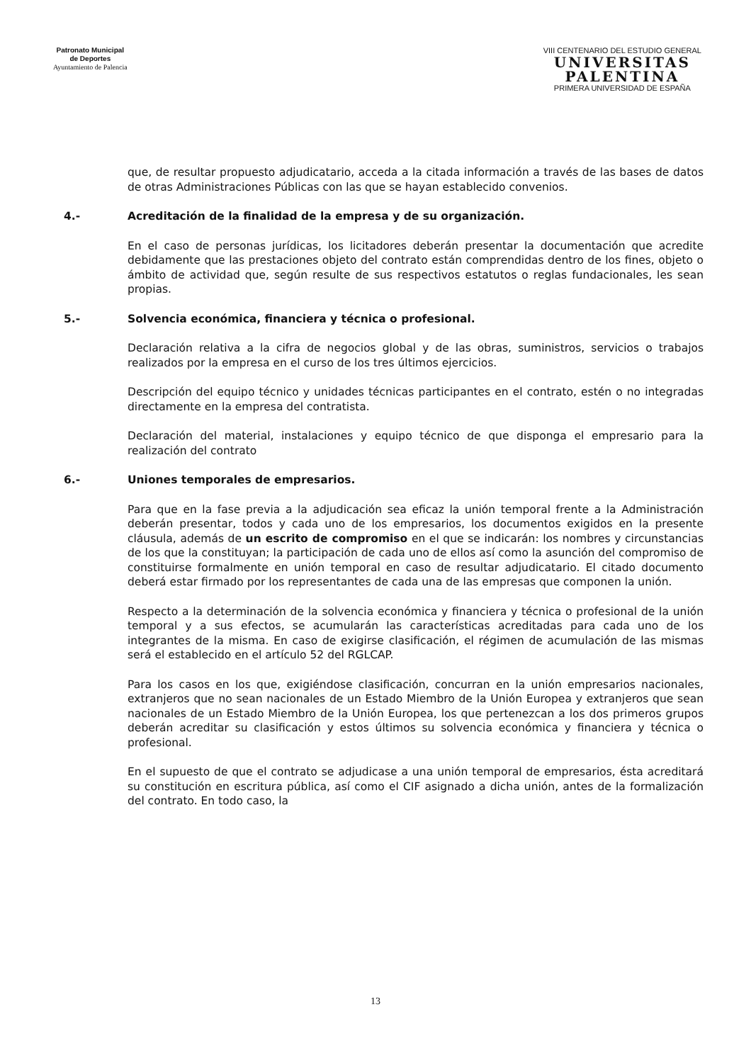Patronato Municipal
de Deportes
Ayuntamiento de Palencia
VIII CENTENARIO DEL ESTUDIO GENERAL
UNIVERSITAS
PALENTINA
PRIMERA UNIVERSIDAD DE ESPAÑA
que, de resultar propuesto adjudicatario, acceda a la citada información a través de las bases de datos de otras Administraciones Públicas con las que se hayan establecido convenios.
4.- Acreditación de la finalidad de la empresa y de su organización.
En el caso de personas jurídicas, los licitadores deberán presentar la documentación que acredite debidamente que las prestaciones objeto del contrato están comprendidas dentro de los fines, objeto o ámbito de actividad que, según resulte de sus respectivos estatutos o reglas fundacionales, les sean propias.
5.- Solvencia económica, financiera y técnica o profesional.
Declaración relativa a la cifra de negocios global y de las obras, suministros, servicios o trabajos realizados por la empresa en el curso de los tres últimos ejercicios.
Descripción del equipo técnico y unidades técnicas participantes en el contrato, estén o no integradas directamente en la empresa del contratista.
Declaración del material, instalaciones y equipo técnico de que disponga el empresario para la realización del contrato
6.- Uniones temporales de empresarios.
Para que en la fase previa a la adjudicación sea eficaz la unión temporal frente a la Administración deberán presentar, todos y cada uno de los empresarios, los documentos exigidos en la presente cláusula, además de un escrito de compromiso en el que se indicarán: los nombres y circunstancias de los que la constituyan; la participación de cada uno de ellos así como la asunción del compromiso de constituirse formalmente en unión temporal en caso de resultar adjudicatario. El citado documento deberá estar firmado por los representantes de cada una de las empresas que componen la unión.
Respecto a la determinación de la solvencia económica y financiera y técnica o profesional de la unión temporal y a sus efectos, se acumularán las características acreditadas para cada uno de los integrantes de la misma. En caso de exigirse clasificación, el régimen de acumulación de las mismas será el establecido en el artículo 52 del RGLCAP.
Para los casos en los que, exigiéndose clasificación, concurran en la unión empresarios nacionales, extranjeros que no sean nacionales de un Estado Miembro de la Unión Europea y extranjeros que sean nacionales de un Estado Miembro de la Unión Europea, los que pertenezcan a los dos primeros grupos deberán acreditar su clasificación y estos últimos su solvencia económica y financiera y técnica o profesional.
En el supuesto de que el contrato se adjudicase a una unión temporal de empresarios, ésta acreditará su constitución en escritura pública, así como el CIF asignado a dicha unión, antes de la formalización del contrato. En todo caso, la
13